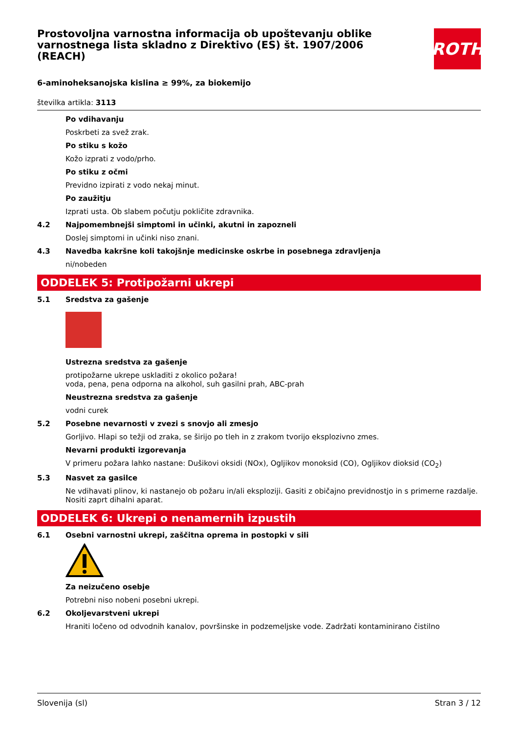Prostovoljna varnostna informacija ob upoštevanju oblike varnostnega lista skladno z Direktivo (ES) št. 1907/2006 (REACH)
ROTH
6-aminoheksanojska kislina ≥ 99%, za biokemijo
številka artikla: 3113
Po vdihavanju
Poskrbeti za svež zrak.
Po stiku s kožo
Kožo izprati z vodo/prho.
Po stiku z očmi
Previdno izpirati z vodo nekaj minut.
Po zaužitju
Izprati usta. Ob slabem počutju pokličite zdravnika.
4.2 Najpomembnejši simptomi in učinki, akutni in zapozneli
Doslej simptomi in učinki niso znani.
4.3 Navedba kakršne koli takojšnje medicinske oskrbe in posebnega zdravljenja
ni/nobeden
ODDELEK 5: Protipožarni ukrepi
5.1 Sredstva za gašenje
Ustrezna sredstva za gašenje
protipožarne ukrepe uskladiti z okolico požara!
voda, pena, pena odporna na alkohol, suh gasilni prah, ABC-prah
Neustrezna sredstva za gašenje
vodni curek
5.2 Posebne nevarnosti v zvezi s snovjo ali zmesjo
Gorljivo. Hlapi so težji od zraka, se širijo po tleh in z zrakom tvorijo eksplozivno zmes.
Nevarni produkti izgorevanja
V primeru požara lahko nastane: Dušikovi oksidi (NOx), Ogljikov monoksid (CO), Ogljikov dioksid (CO<sub>2</sub>)
5.3 Nasvet za gasilce
Ne vdihavati plinov, ki nastanejo ob požaru in/ali eksploziji. Gasiti z običajno previdnostjo in s primerne razdalje. Nositi zaprt dihalni aparat.
ODDELEK 6: Ukrepi o nenamernih izpustih
6.1 Osebni varnostni ukrepi, zaščitna oprema in postopki v sili
Za neizučeno osebje
Potrebni niso nobeni posebni ukrepi.
6.2 Okoljevarstveni ukrepi
Hraniti ločeno od odvodnih kanalov, površinske in podzemeljske vode. Zadržati kontaminirano čistilno
Slovenija (sl) Stran 3 / 12